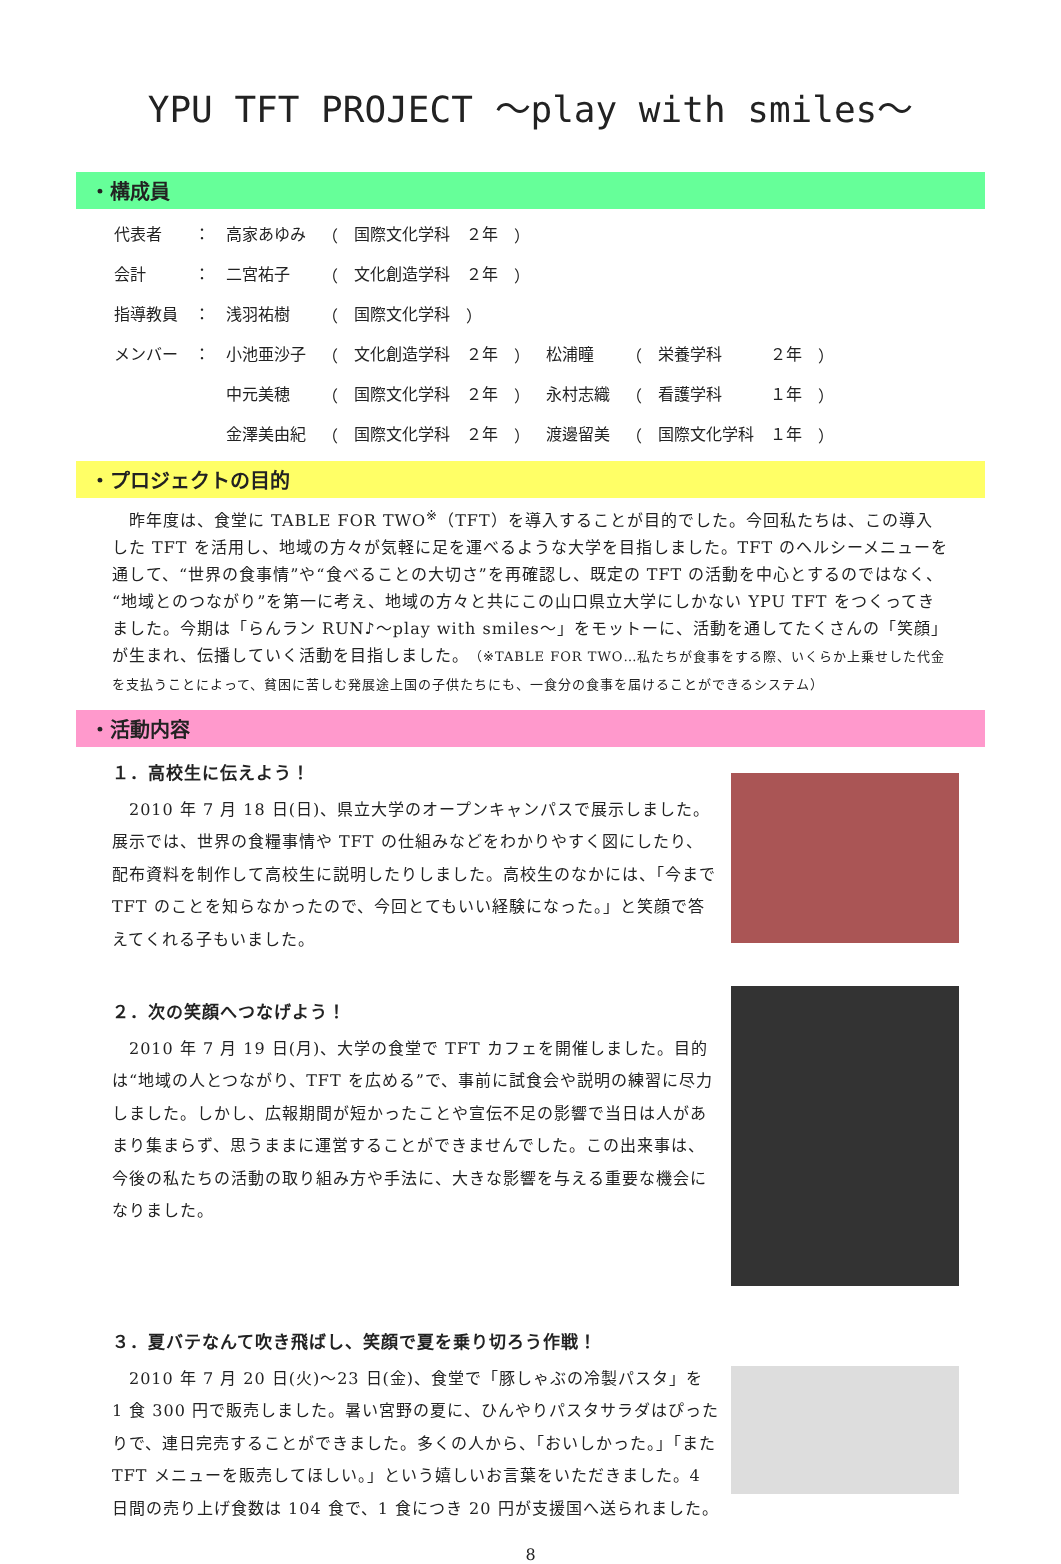YPU TFT PROJECT ～play with smiles～
・構成員
| 代表者 | ： | 高家あゆみ | （ | 国際文化学科 | ２年 | ） | | | | | |
| 会計 | ： | 二宮祐子 | （ | 文化創造学科 | ２年 | ） | | | | | |
| 指導教員 | ： | 浅羽祐樹 | （ | 国際文化学科 | ） | | | | | | |
| メンバー | ： | 小池亜沙子 | （ | 文化創造学科 | ２年 | ） | 松浦瞳 | （ | 栄養学科 | ２年 | ） |
| | | 中元美穂 | （ | 国際文化学科 | ２年 | ） | 永村志織 | （ | 看護学科 | １年 | ） |
| | | 金澤美由紀 | （ | 国際文化学科 | ２年 | ） | 渡邊留美 | （ | 国際文化学科 | １年 | ） |
・プロジェクトの目的
　昨年度は、食堂に TABLE FOR TWO<sup>※</sup>（TFT）を導入することが目的でした。今回私たちは、この導入した TFT を活用し、地域の方々が気軽に足を運べるような大学を目指しました。TFT のヘルシーメニューを通して、“世界の食事情”や“食べることの大切さ”を再確認し、既定の TFT の活動を中心とするのではなく、“地域とのつながり”を第一に考え、地域の方々と共にこの山口県立大学にしかない YPU TFT をつくってきました。今期は「らんラン RUN♪～play with smiles～」をモットーに、活動を通してたくさんの「笑顔」が生まれ、伝播していく活動を目指しました。（※TABLE FOR TWO…私たちが食事をする際、いくらか上乗せした代金を支払うことによって、貧困に苦しむ発展途上国の子供たちにも、一食分の食事を届けることができるシステム）
・活動内容
１．高校生に伝えよう！
　2010 年 7 月 18 日(日)、県立大学のオープンキャンパスで展示しました。展示では、世界の食糧事情や TFT の仕組みなどをわかりやすく図にしたり、配布資料を制作して高校生に説明したりしました。高校生のなかには、「今まで TFT のことを知らなかったので、今回とてもいい経験になった。」と笑顔で答えてくれる子もいました。
２．次の笑顔へつなげよう！
　2010 年 7 月 19 日(月)、大学の食堂で TFT カフェを開催しました。目的は“地域の人とつながり、TFT を広める”で、事前に試食会や説明の練習に尽力しました。しかし、広報期間が短かったことや宣伝不足の影響で当日は人があまり集まらず、思うままに運営することができませんでした。この出来事は、今後の私たちの活動の取り組み方や手法に、大きな影響を与える重要な機会になりました。
３．夏バテなんて吹き飛ばし、笑顔で夏を乗り切ろう作戦！
　2010 年 7 月 20 日(火)～23 日(金)、食堂で「豚しゃぶの冷製パスタ」を 1 食 300 円で販売しました。暑い宮野の夏に、ひんやりパスタサラダはぴったりで、連日完売することができました。多くの人から、「おいしかった。」「また TFT メニューを販売してほしい。」という嬉しいお言葉をいただきました。4 日間の売り上げ食数は 104 食で、1 食につき 20 円が支援国へ送られました。
8